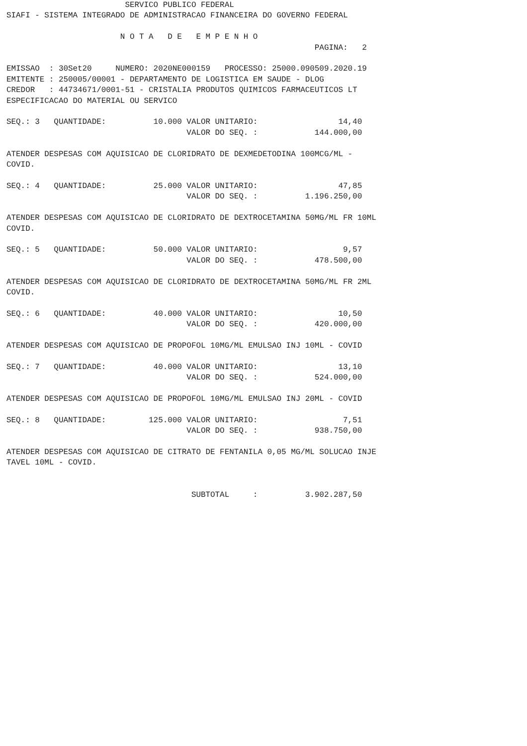SERVICO PUBLICO FEDERAL
SIAFI - SISTEMA INTEGRADO DE ADMINISTRACAO FINANCEIRA DO GOVERNO FEDERAL

                        N O T A   D E   E M P E N H O
                                                                 PAGINA:   2

EMISSAO  : 30Set20     NUMERO: 2020NE000159   PROCESSO: 25000.090509.2020.19
EMITENTE : 250005/00001 - DEPARTAMENTO DE LOGISTICA EM SAUDE - DLOG
CREDOR   : 44734671/0001-51 - CRISTALIA PRODUTOS QUIMICOS FARMACEUTICOS LT
ESPECIFICACAO DO MATERIAL OU SERVICO

SEQ.: 3   QUANTIDADE:          10.000 VALOR UNITARIO:                 14,40
                                      VALOR DO SEQ. :            144.000,00

ATENDER DESPESAS COM AQUISICAO DE CLORIDRATO DE DEXMEDETODINA 100MCG/ML -
COVID.

SEQ.: 4   QUANTIDADE:          25.000 VALOR UNITARIO:                 47,85
                                      VALOR DO SEQ. :          1.196.250,00

ATENDER DESPESAS COM AQUISICAO DE CLORIDRATO DE DEXTROCETAMINA 50MG/ML FR 10ML
COVID.

SEQ.: 5   QUANTIDADE:          50.000 VALOR UNITARIO:                  9,57
                                      VALOR DO SEQ. :            478.500,00

ATENDER DESPESAS COM AQUISICAO DE CLORIDRATO DE DEXTROCETAMINA 50MG/ML FR 2ML
COVID.

SEQ.: 6   QUANTIDADE:          40.000 VALOR UNITARIO:                 10,50
                                      VALOR DO SEQ. :            420.000,00

ATENDER DESPESAS COM AQUISICAO DE PROPOFOL 10MG/ML EMULSAO INJ 10ML - COVID

SEQ.: 7   QUANTIDADE:          40.000 VALOR UNITARIO:                 13,10
                                      VALOR DO SEQ. :            524.000,00

ATENDER DESPESAS COM AQUISICAO DE PROPOFOL 10MG/ML EMULSAO INJ 20ML - COVID

SEQ.: 8   QUANTIDADE:         125.000 VALOR UNITARIO:                  7,51
                                      VALOR DO SEQ. :            938.750,00

ATENDER DESPESAS COM AQUISICAO DE CITRATO DE FENTANILA 0,05 MG/ML SOLUCAO INJE
TAVEL 10ML - COVID.


                                       SUBTOTAL     :          3.902.287,50